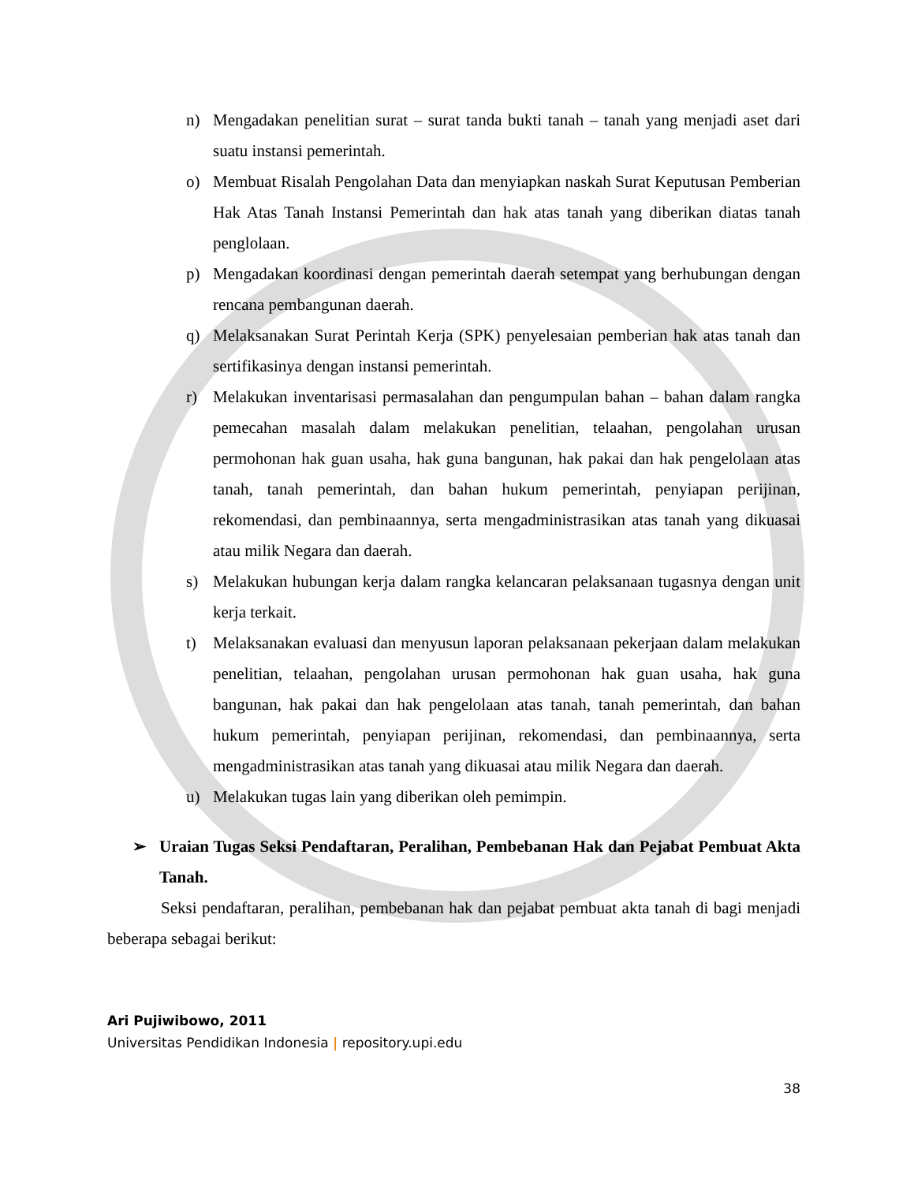n) Mengadakan penelitian surat – surat tanda bukti tanah – tanah yang menjadi aset dari suatu instansi pemerintah.
o) Membuat Risalah Pengolahan Data dan menyiapkan naskah Surat Keputusan Pemberian Hak Atas Tanah Instansi Pemerintah dan hak atas tanah yang diberikan diatas tanah penglolaan.
p) Mengadakan koordinasi dengan pemerintah daerah setempat yang berhubungan dengan rencana pembangunan daerah.
q) Melaksanakan Surat Perintah Kerja (SPK) penyelesaian pemberian hak atas tanah dan sertifikasinya dengan instansi pemerintah.
r) Melakukan inventarisasi permasalahan dan pengumpulan bahan – bahan dalam rangka pemecahan masalah dalam melakukan penelitian, telaahan, pengolahan urusan permohonan hak guan usaha, hak guna bangunan, hak pakai dan hak pengelolaan atas tanah, tanah pemerintah, dan bahan hukum pemerintah, penyiapan perijinan, rekomendasi, dan pembinaannya, serta mengadministrasikan atas tanah yang dikuasai atau milik Negara dan daerah.
s) Melakukan hubungan kerja dalam rangka kelancaran pelaksanaan tugasnya dengan unit kerja terkait.
t) Melaksanakan evaluasi dan menyusun laporan pelaksanaan pekerjaan dalam melakukan penelitian, telaahan, pengolahan urusan permohonan hak guan usaha, hak guna bangunan, hak pakai dan hak pengelolaan atas tanah, tanah pemerintah, dan bahan hukum pemerintah, penyiapan perijinan, rekomendasi, dan pembinaannya, serta mengadministrasikan atas tanah yang dikuasai atau milik Negara dan daerah.
u) Melakukan tugas lain yang diberikan oleh pemimpin.
➢ Uraian Tugas Seksi Pendaftaran, Peralihan, Pembebanan Hak dan Pejabat Pembuat Akta Tanah.
Seksi pendaftaran, peralihan, pembebanan hak dan pejabat pembuat akta tanah di bagi menjadi beberapa sebagai berikut:
Ari Pujiwibowo, 2011
Universitas Pendidikan Indonesia | repository.upi.edu
38